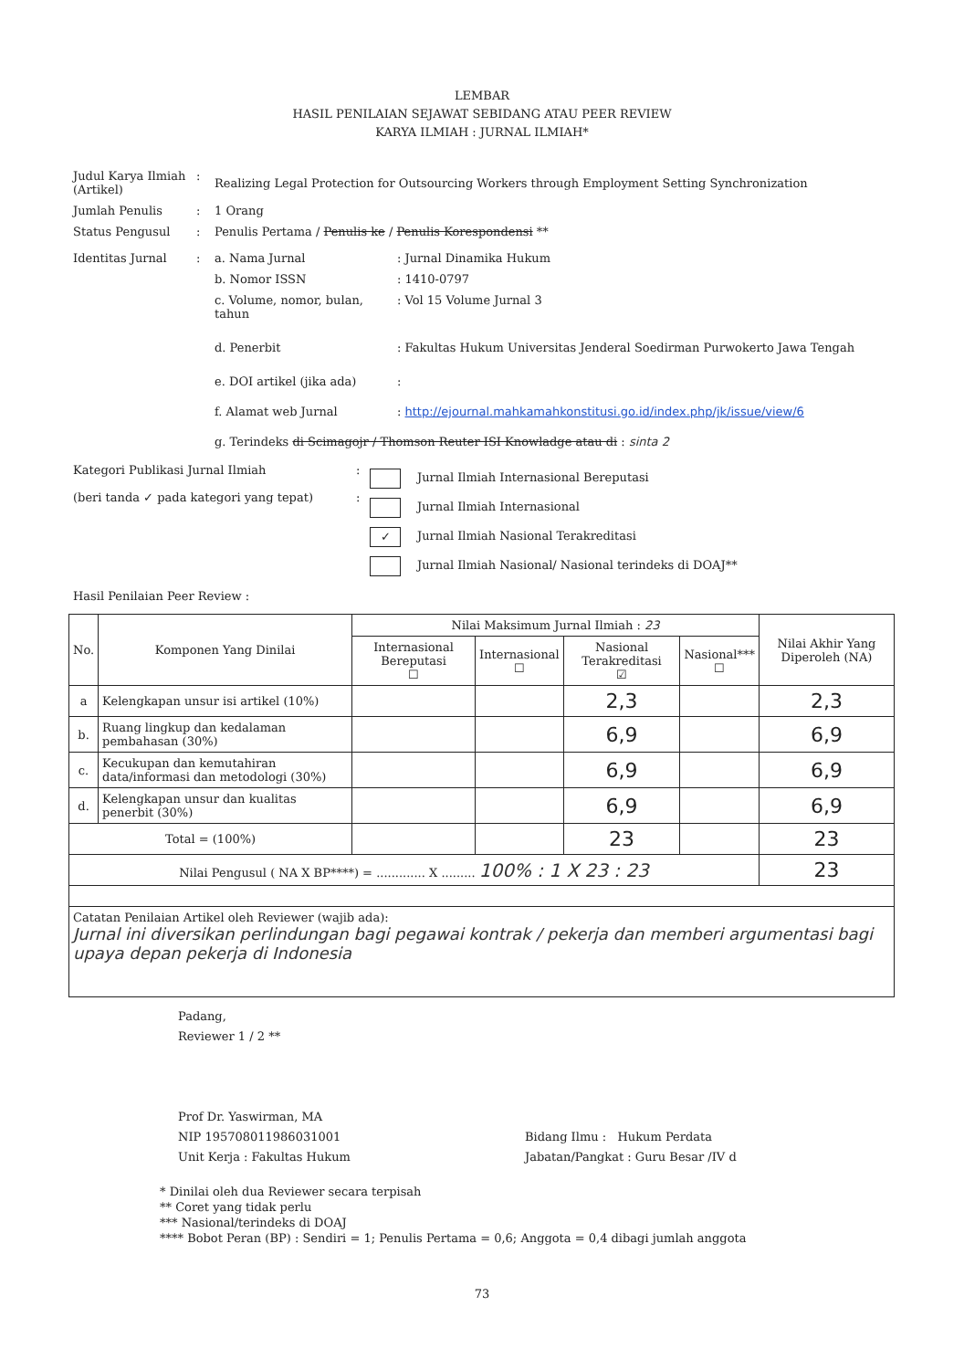LEMBAR
HASIL PENILAIAN SEJAWAT SEBIDANG ATAU PEER REVIEW
KARYA ILMIAH : JURNAL ILMIAH*
Judul Karya Ilmiah (Artikel)
:
Realizing Legal Protection for Outsourcing Workers through Employment Setting Synchronization
Jumlah Penulis : 1 Orang
Status Pengusul : Penulis Pertama / Penulis ke / Penulis Korespondensi **
Identitas Jurnal : a. Nama Jurnal : Jurnal Dinamika Hukum
b. Nomor ISSN : 1410-0797
c. Volume, nomor, bulan, tahun
: Vol 15 Volume Jurnal 3
d. Penerbit : Fakultas Hukum Universitas Jenderal Soedirman Purwokerto Jawa Tengah
e. DOI artikel (jika ada) :
f. Alamat web Jurnal : http://ejournal.mahkamahkonstitusi.go.id/index.php/jk/issue/view/6
g. Terindeks di Scimagojr / Thomson Reuter ISI Knowladge atau di : sinta 2
Kategori Publikasi Jurnal Ilmiah
(beri tanda ✓ pada kategori yang tepat)
:
:
Jurnal Ilmiah Internasional Bereputasi
Jurnal Ilmiah Internasional
✓ Jurnal Ilmiah Nasional Terakreditasi
Jurnal Ilmiah Nasional/ Nasional terindeks di DOAJ**
Hasil Penilaian Peer Review :
| No. | Komponen Yang Dinilai | Nilai Maksimum Jurnal Ilmiah : 23 | | | | Nilai Akhir Yang Diperoleh (NA) |
| --- | --- | --- | --- | --- | --- | --- |
| | | Internasional Bereputasi ☐ | Internasional ☐ | Nasional Terakreditasi ☑ | Nasional*** ☐ | |
| a | Kelengkapan unsur isi artikel (10%) | | | 2,3 | | 2,3 |
| b. | Ruang lingkup dan kedalaman pembahasan (30%) | | | 6,9 | | 6,9 |
| c. | Kecukupan dan kemutahiran data/informasi dan metodologi (30%) | | | 6,9 | | 6,9 |
| d. | Kelengkapan unsur dan kualitas penerbit (30%) | | | 6,9 | | 6,9 |
| Total = (100%) | | | | 23 | | 23 |
| Nilai Pengusul ( NA X BP****) = ............. X ......... 100% : 1 X 23 : 23 | | | | | | 23 |
| Catatan Penilaian Artikel oleh Reviewer (wajib ada): Jurnal ini diversikan perlindungan bagi pegawai kontrak / pekerja dan memberi argumentasi bagi upaya depan pekerja di Indonesia | | | | | | |
Padang,
Reviewer 1 / 2 **
Prof Dr. Yaswirman, MA
NIP 195708011986031001
Unit Kerja : Fakultas Hukum
Bidang Ilmu : Hukum Perdata
Jabatan/Pangkat : Guru Besar /IV d
* Dinilai oleh dua Reviewer secara terpisah
** Coret yang tidak perlu
*** Nasional/terindeks di DOAJ
**** Bobot Peran (BP) : Sendiri = 1; Penulis Pertama = 0,6; Anggota = 0,4 dibagi jumlah anggota
73